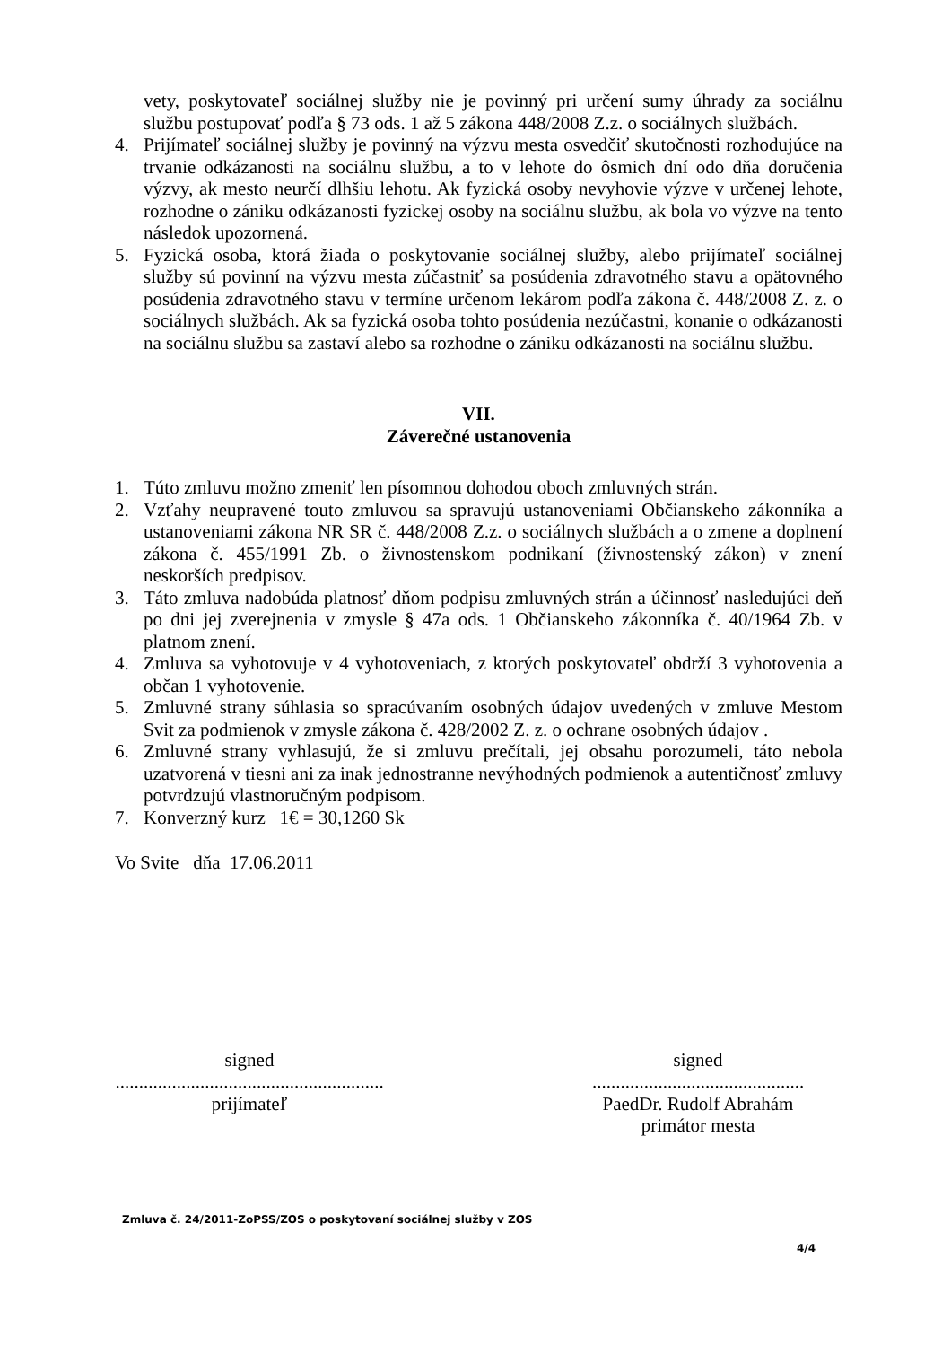vety, poskytovateľ sociálnej služby nie je povinný pri určení sumy úhrady za sociálnu službu postupovať podľa § 73 ods. 1 až 5 zákona 448/2008 Z.z. o sociálnych službách.
4. Prijímateľ sociálnej služby je povinný na výzvu mesta osvedčiť skutočnosti rozhodujúce na trvanie odkázanosti na sociálnu službu, a to v lehote do ôsmich dní odo dňa doručenia výzvy, ak mesto neurčí dlhšiu lehotu. Ak fyzická osoby nevyhovie výzve v určenej lehote, rozhodne o zániku odkázanosti fyzickej osoby na sociálnu službu, ak bola vo výzve na tento následok upozornená.
5. Fyzická osoba, ktorá žiada o poskytovanie sociálnej služby, alebo prijímateľ sociálnej služby sú povinní na výzvu mesta zúčastniť sa posúdenia zdravotného stavu a opätovného posúdenia zdravotného stavu v termíne určenom lekárom podľa zákona č. 448/2008 Z. z. o sociálnych službách. Ak sa fyzická osoba tohto posúdenia nezúčastni, konanie o odkázanosti na sociálnu službu sa zastaví alebo sa rozhodne o zániku odkázanosti na sociálnu službu.
VII.
Záverečné ustanovenia
1. Túto zmluvu možno zmeniť len písomnou dohodou oboch zmluvných strán.
2. Vzťahy neupravené touto zmluvou sa spravujú ustanoveniami Občianskeho zákonníka a ustanoveniami zákona NR SR č. 448/2008 Z.z. o sociálnych službách a o zmene a doplnení zákona č. 455/1991 Zb. o živnostenskom podnikaní (živnostenský zákon) v znení neskorších predpisov.
3. Táto zmluva nadobúda platnosť dňom podpisu zmluvných strán a účinnosť nasledujúci deň po dni jej zverejnenia v zmysle § 47a ods. 1 Občianskeho zákonníka č. 40/1964 Zb. v platnom znení.
4. Zmluva sa vyhotovuje v 4 vyhotoveniach, z ktorých poskytovateľ obdrží 3 vyhotovenia a občan 1 vyhotovenie.
5. Zmluvné strany súhlasia so spracúvaním osobných údajov uvedených v zmluve Mestom Svit za podmienok v zmysle zákona č. 428/2002 Z. z. o ochrane osobných údajov .
6. Zmluvné strany vyhlasujú, že si zmluvu prečítali, jej obsahu porozumeli, táto nebola uzatvorená v tiesni ani za inak jednostranne nevýhodných podmienok a autentičnosť zmluvy potvrdzujú vlastnoručným podpisom.
7. Konverzný kurz 1€ = 30,1260 Sk
Vo Svite dňa 17.06.2011
signed
.........................................................
prijímateľ
signed
.............................................
PaedDr. Rudolf Abrahám
primátor mesta
Zmluva č. 24/2011-ZoPSS/ZOS o poskytovaní sociálnej služby v ZOS
4/4